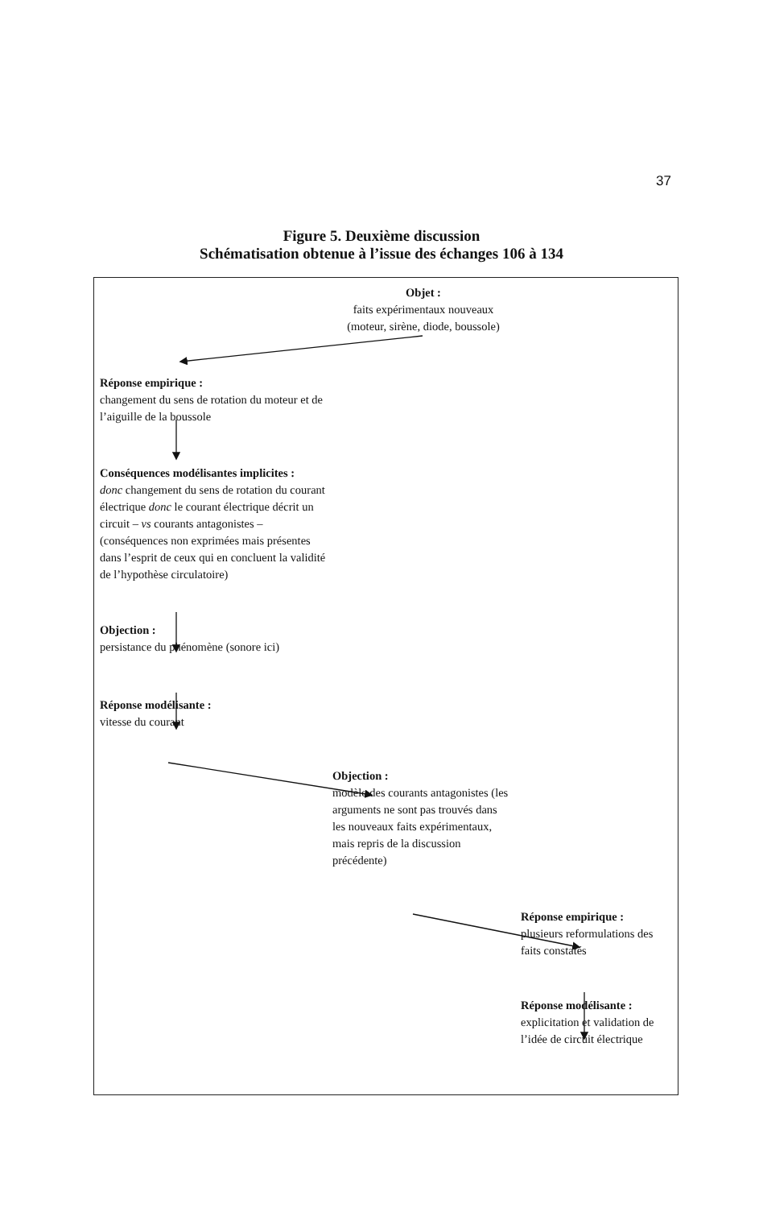37
Figure 5. Deuxième discussion
Schématisation obtenue à l’issue des échanges 106 à 134
Objet :
faits expérimentaux nouveaux
(moteur, sirène, diode, boussole)
Réponse empirique :
changement du sens de rotation du moteur et de l’aiguille de la boussole
Conséquences modélisantes implicites :
donc changement du sens de rotation du courant électrique donc le courant électrique décrit un circuit – vs courants antagonistes – (conséquences non exprimées mais présentes dans l’esprit de ceux qui en concluent la validité de l’hypothèse circulatoire)
Objection :
persistance du phénomène (sonore ici)
Réponse modélisante :
vitesse du courant
Objection :
modèle des courants antagonistes (les arguments ne sont pas trouvés dans les nouveaux faits expérimentaux, mais repris de la discussion précédente)
Réponse empirique :
plusieurs reformulations des faits constatés
Réponse modélisante :
explicitation et validation de l’idée de circuit électrique